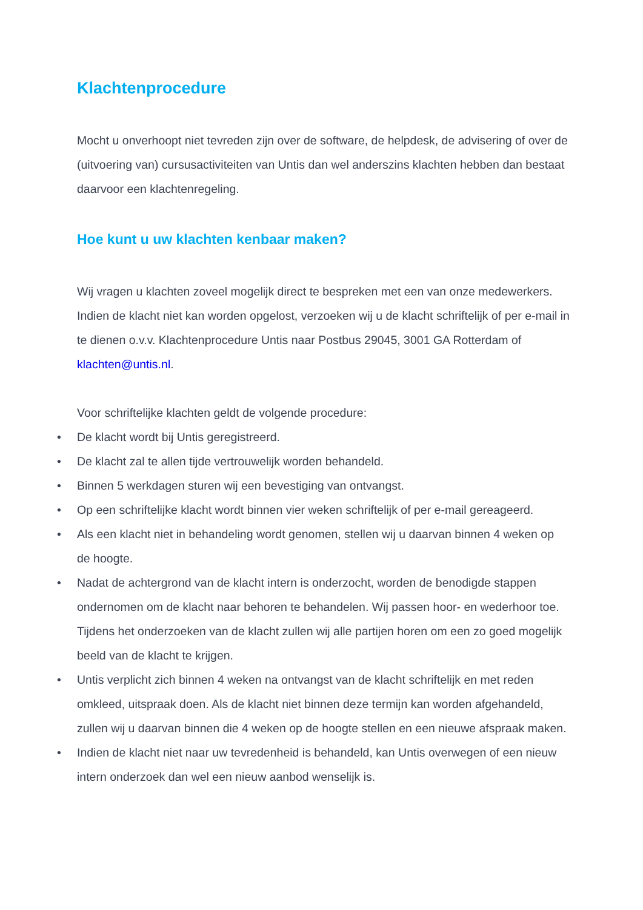Klachtenprocedure
Mocht u onverhoopt niet tevreden zijn over de software, de helpdesk, de advisering of over de (uitvoering van) cursusactiviteiten van Untis dan wel anderszins klachten hebben dan bestaat daarvoor een klachtenregeling.
Hoe kunt u uw klachten kenbaar maken?
Wij vragen u klachten zoveel mogelijk direct te bespreken met een van onze medewerkers. Indien de klacht niet kan worden opgelost, verzoeken wij u de klacht schriftelijk of per e-mail in te dienen o.v.v. Klachtenprocedure Untis naar Postbus 29045, 3001 GA Rotterdam of klachten@untis.nl.
Voor schriftelijke klachten geldt de volgende procedure:
• De klacht wordt bij Untis geregistreerd.
• De klacht zal te allen tijde vertrouwelijk worden behandeld.
• Binnen 5 werkdagen sturen wij een bevestiging van ontvangst.
• Op een schriftelijke klacht wordt binnen vier weken schriftelijk of per e-mail gereageerd.
• Als een klacht niet in behandeling wordt genomen, stellen wij u daarvan binnen 4 weken op de hoogte.
• Nadat de achtergrond van de klacht intern is onderzocht, worden de benodigde stappen ondernomen om de klacht naar behoren te behandelen. Wij passen hoor- en wederhoor toe. Tijdens het onderzoeken van de klacht zullen wij alle partijen horen om een zo goed mogelijk beeld van de klacht te krijgen.
• Untis verplicht zich binnen 4 weken na ontvangst van de klacht schriftelijk en met reden omkleed, uitspraak doen. Als de klacht niet binnen deze termijn kan worden afgehandeld, zullen wij u daarvan binnen die 4 weken op de hoogte stellen en een nieuwe afspraak maken.
• Indien de klacht niet naar uw tevredenheid is behandeld, kan Untis overwegen of een nieuw intern onderzoek dan wel een nieuw aanbod wenselijk is.